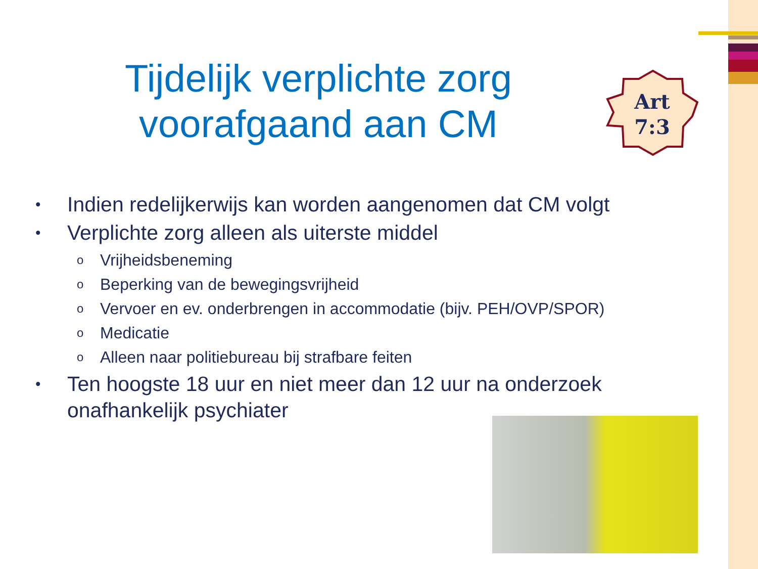Tijdelijk verplichte zorg voorafgaand aan CM
Art
7:3
• Indien redelijkerwijs kan worden aangenomen dat CM volgt
• Verplichte zorg alleen als uiterste middel
o Vrijheidsbeneming
o Beperking van de bewegingsvrijheid
o Vervoer en ev. onderbrengen in accommodatie (bijv. PEH/OVP/SPOR)
o Medicatie
o Alleen naar politiebureau bij strafbare feiten
• Ten hoogste 18 uur en niet meer dan 12 uur na onderzoek onafhankelijk psychiater